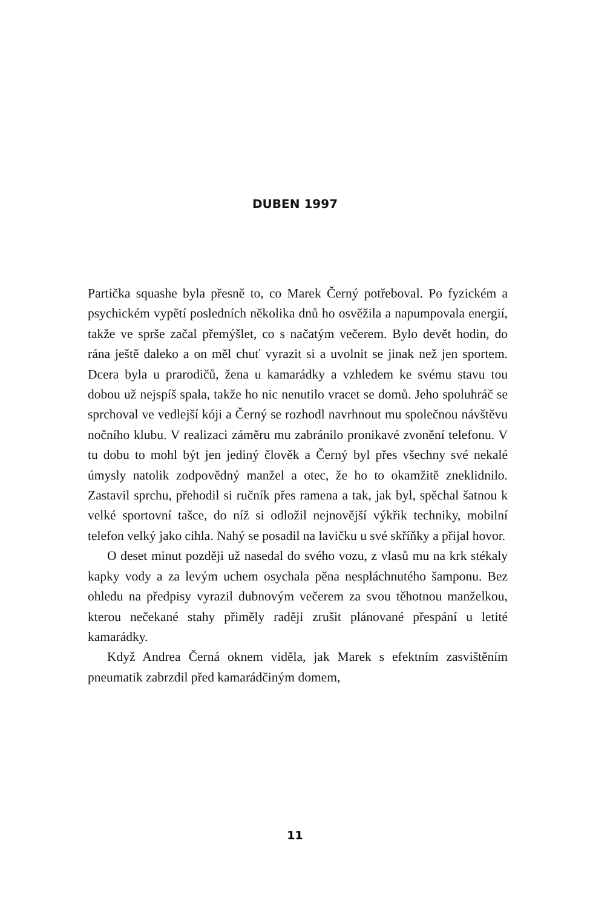DUBEN 1997
Partička squashe byla přesně to, co Marek Černý potřeboval. Po fyzickém a psychickém vypětí posledních několika dnů ho osvěžila a napumpovala energií, takže ve sprše začal přemýšlet, co s načatým večerem. Bylo devět hodin, do rána ještě daleko a on měl chuť vyrazit si a uvolnit se jinak než jen sportem. Dcera byla u prarodičů, žena u kamarádky a vzhledem ke svému stavu tou dobou už nejspíš spala, takže ho nic nenutilo vracet se domů. Jeho spoluhráč se sprchoval ve vedlejší kóji a Černý se rozhodl navrhnout mu společnou návštěvu nočního klubu. V realizaci záměru mu zabránilo pronikavé zvonění telefonu. V tu dobu to mohl být jen jediný člověk a Černý byl přes všechny své nekalé úmysly natolik zodpovědný manžel a otec, že ho to okamžitě zneklidnilo. Zastavil sprchu, přehodil si ručník přes ramena a tak, jak byl, spěchal šatnou k velké sportovní tašce, do níž si odložil nejnovější výkřik techniky, mobilní telefon velký jako cihla. Nahý se posadil na lavičku u své skříňky a přijal hovor.
O deset minut později už nasedal do svého vozu, z vlasů mu na krk stékaly kapky vody a za levým uchem osychala pěna nespláchnutého šamponu. Bez ohledu na předpisy vyrazil dubnovým večerem za svou těhotnou manželkou, kterou nečekané stahy přiměly raději zrušit plánované přespání u letité kamarádky.
Když Andrea Černá oknem viděla, jak Marek s efektním zasvištěním pneumatik zabrzdil před kamarádčiným domem,
11